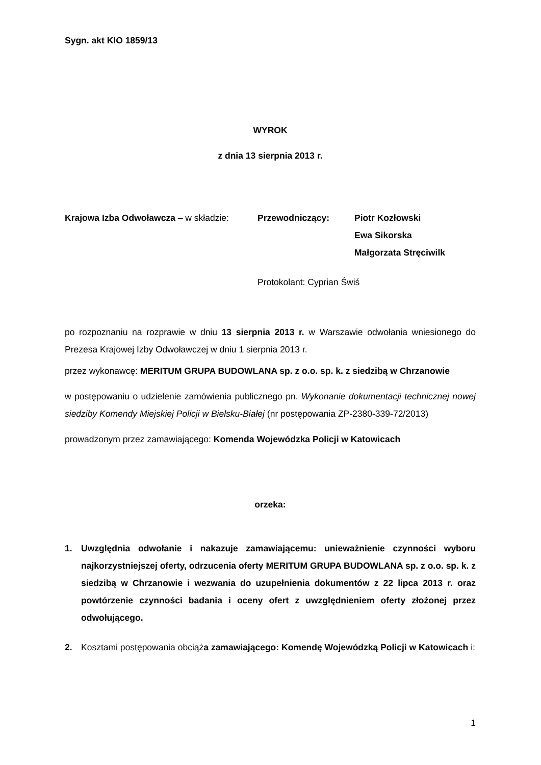Sygn. akt KIO 1859/13
WYROK
z dnia 13 sierpnia 2013 r.
Krajowa Izba Odwoławcza – w składzie:
Przewodniczący: Piotr Kozłowski
Ewa Sikorska
Małgorzata Stręciwilk
Protokolant: Cyprian Świś
po rozpoznaniu na rozprawie w dniu 13 sierpnia 2013 r. w Warszawie odwołania wniesionego do Prezesa Krajowej Izby Odwoławczej w dniu 1 sierpnia 2013 r.
przez wykonawcę: MERITUM GRUPA BUDOWLANA sp. z o.o. sp. k. z siedzibą w Chrzanowie
w postępowaniu o udzielenie zamówienia publicznego pn. Wykonanie dokumentacji technicznej nowej siedziby Komendy Miejskiej Policji w Bielsku-Białej (nr postępowania ZP-2380-339-72/2013)
prowadzonym przez zamawiającego: Komenda Wojewódzka Policji w Katowicach
orzeka:
1. Uwzględnia odwołanie i nakazuje zamawiającemu: unieważnienie czynności wyboru najkorzystniejszej oferty, odrzucenia oferty MERITUM GRUPA BUDOWLANA sp. z o.o. sp. k. z siedzibą w Chrzanowie i wezwania do uzupełnienia dokumentów z 22 lipca 2013 r. oraz powtórzenie czynności badania i oceny ofert z uwzględnieniem oferty złożonej przez odwołującego.
2. Kosztami postępowania obciąża zamawiającego: Komendę Wojewódzką Policji w Katowicach i:
1